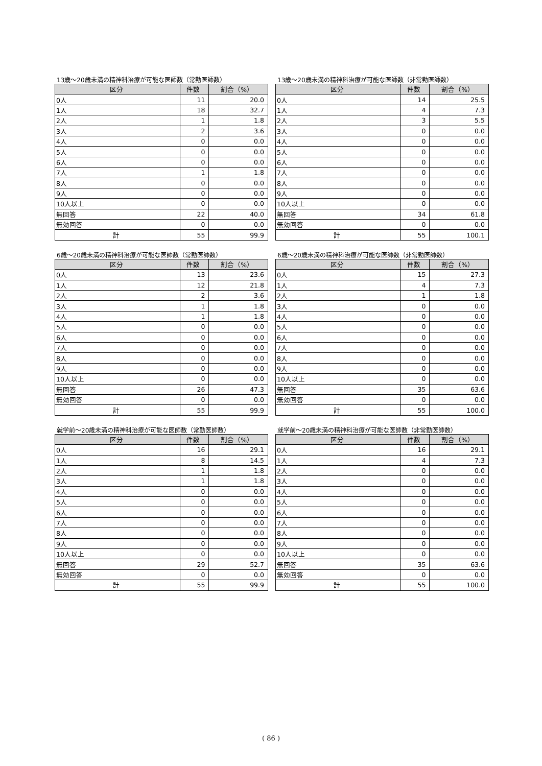13歳～20歳未満の精神科治療が可能な医師数（常勤医師数）
| 区分 | 件数 | 割合（%） |
| --- | --- | --- |
| 0人 | 11 | 20.0 |
| 1人 | 18 | 32.7 |
| 2人 | 1 | 1.8 |
| 3人 | 2 | 3.6 |
| 4人 | 0 | 0.0 |
| 5人 | 0 | 0.0 |
| 6人 | 0 | 0.0 |
| 7人 | 1 | 1.8 |
| 8人 | 0 | 0.0 |
| 9人 | 0 | 0.0 |
| 10人以上 | 0 | 0.0 |
| 無回答 | 22 | 40.0 |
| 無効回答 | 0 | 0.0 |
| 計 | 55 | 99.9 |
13歳～20歳未満の精神科治療が可能な医師数（非常勤医師数）
| 区分 | 件数 | 割合（%） |
| --- | --- | --- |
| 0人 | 14 | 25.5 |
| 1人 | 4 | 7.3 |
| 2人 | 3 | 5.5 |
| 3人 | 0 | 0.0 |
| 4人 | 0 | 0.0 |
| 5人 | 0 | 0.0 |
| 6人 | 0 | 0.0 |
| 7人 | 0 | 0.0 |
| 8人 | 0 | 0.0 |
| 9人 | 0 | 0.0 |
| 10人以上 | 0 | 0.0 |
| 無回答 | 34 | 61.8 |
| 無効回答 | 0 | 0.0 |
| 計 | 55 | 100.1 |
6歳～20歳未満の精神科治療が可能な医師数（常勤医師数）
| 区分 | 件数 | 割合（%） |
| --- | --- | --- |
| 0人 | 13 | 23.6 |
| 1人 | 12 | 21.8 |
| 2人 | 2 | 3.6 |
| 3人 | 1 | 1.8 |
| 4人 | 1 | 1.8 |
| 5人 | 0 | 0.0 |
| 6人 | 0 | 0.0 |
| 7人 | 0 | 0.0 |
| 8人 | 0 | 0.0 |
| 9人 | 0 | 0.0 |
| 10人以上 | 0 | 0.0 |
| 無回答 | 26 | 47.3 |
| 無効回答 | 0 | 0.0 |
| 計 | 55 | 99.9 |
6歳～20歳未満の精神科治療が可能な医師数（非常勤医師数）
| 区分 | 件数 | 割合（%） |
| --- | --- | --- |
| 0人 | 15 | 27.3 |
| 1人 | 4 | 7.3 |
| 2人 | 1 | 1.8 |
| 3人 | 0 | 0.0 |
| 4人 | 0 | 0.0 |
| 5人 | 0 | 0.0 |
| 6人 | 0 | 0.0 |
| 7人 | 0 | 0.0 |
| 8人 | 0 | 0.0 |
| 9人 | 0 | 0.0 |
| 10人以上 | 0 | 0.0 |
| 無回答 | 35 | 63.6 |
| 無効回答 | 0 | 0.0 |
| 計 | 55 | 100.0 |
就学前～20歳未満の精神科治療が可能な医師数（常勤医師数）
| 区分 | 件数 | 割合（%） |
| --- | --- | --- |
| 0人 | 16 | 29.1 |
| 1人 | 8 | 14.5 |
| 2人 | 1 | 1.8 |
| 3人 | 1 | 1.8 |
| 4人 | 0 | 0.0 |
| 5人 | 0 | 0.0 |
| 6人 | 0 | 0.0 |
| 7人 | 0 | 0.0 |
| 8人 | 0 | 0.0 |
| 9人 | 0 | 0.0 |
| 10人以上 | 0 | 0.0 |
| 無回答 | 29 | 52.7 |
| 無効回答 | 0 | 0.0 |
| 計 | 55 | 99.9 |
就学前～20歳未満の精神科治療が可能な医師数（非常勤医師数）
| 区分 | 件数 | 割合（%） |
| --- | --- | --- |
| 0人 | 16 | 29.1 |
| 1人 | 4 | 7.3 |
| 2人 | 0 | 0.0 |
| 3人 | 0 | 0.0 |
| 4人 | 0 | 0.0 |
| 5人 | 0 | 0.0 |
| 6人 | 0 | 0.0 |
| 7人 | 0 | 0.0 |
| 8人 | 0 | 0.0 |
| 9人 | 0 | 0.0 |
| 10人以上 | 0 | 0.0 |
| 無回答 | 35 | 63.6 |
| 無効回答 | 0 | 0.0 |
| 計 | 55 | 100.0 |
( 86 )